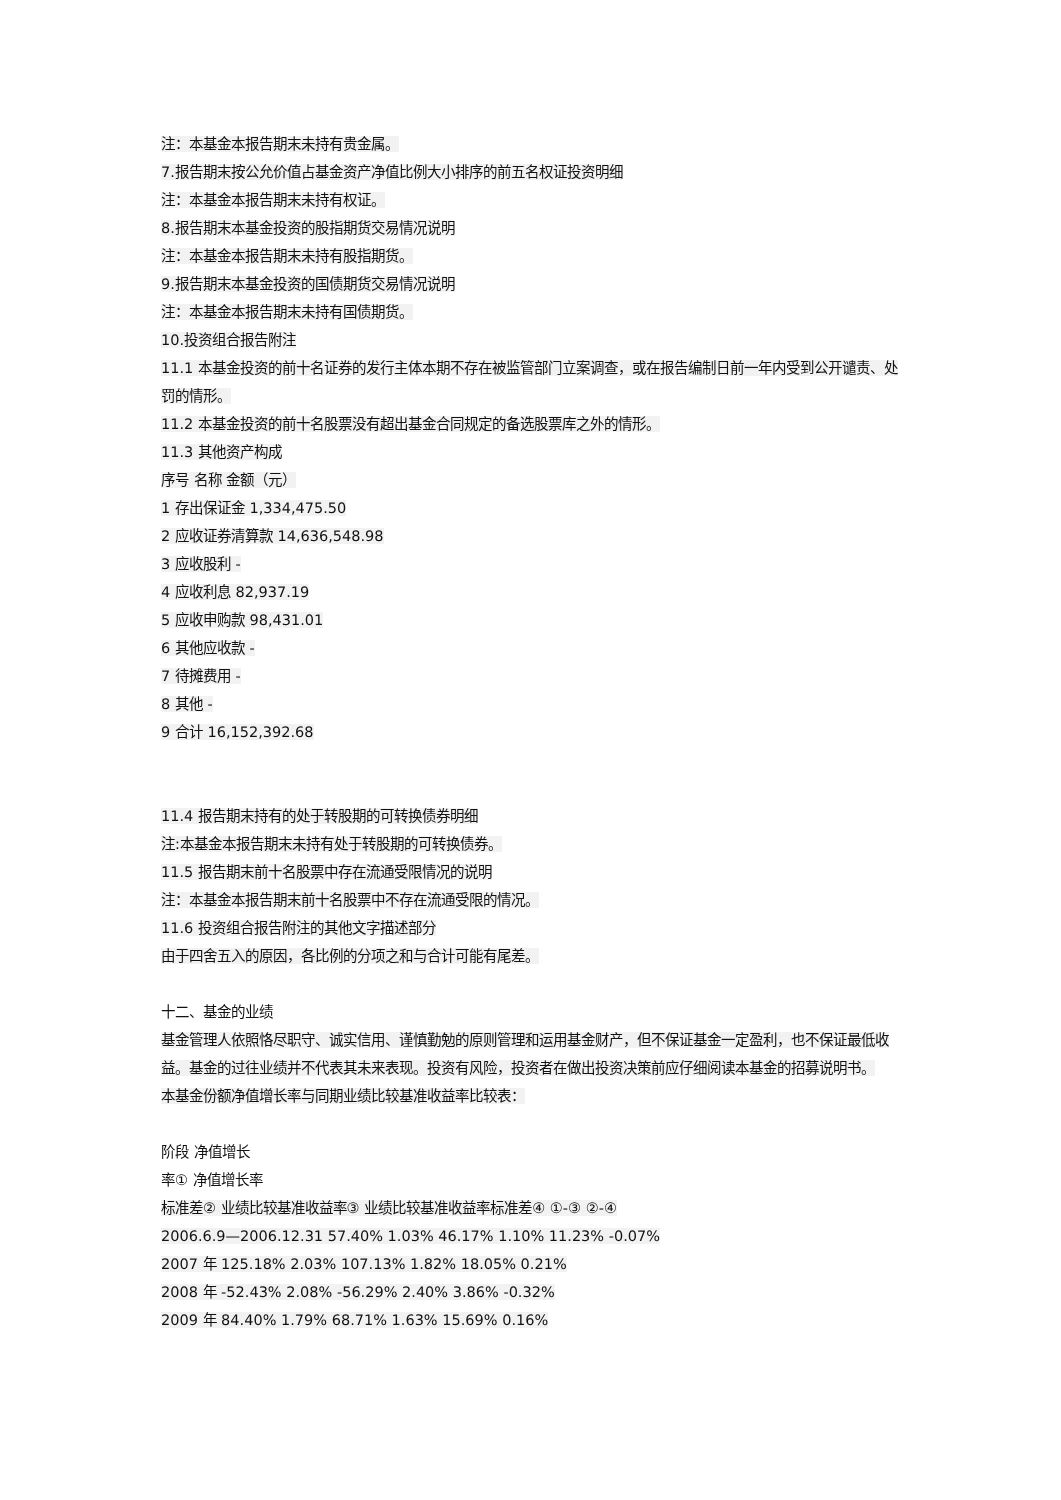注：本基金本报告期末未持有贵金属。
7.报告期末按公允价值占基金资产净值比例大小排序的前五名权证投资明细
注：本基金本报告期末未持有权证。
8.报告期末本基金投资的股指期货交易情况说明
注：本基金本报告期末未持有股指期货。
9.报告期末本基金投资的国债期货交易情况说明
注：本基金本报告期末未持有国债期货。
10.投资组合报告附注
11.1 本基金投资的前十名证券的发行主体本期不存在被监管部门立案调查，或在报告编制日前一年内受到公开谴责、处罚的情形。
11.2 本基金投资的前十名股票没有超出基金合同规定的备选股票库之外的情形。
11.3 其他资产构成
序号 名称 金额（元）
1 存出保证金 1,334,475.50
2 应收证券清算款 14,636,548.98
3 应收股利 -
4 应收利息 82,937.19
5 应收申购款 98,431.01
6 其他应收款 -
7 待摊费用 -
8 其他 -
9 合计 16,152,392.68
11.4 报告期末持有的处于转股期的可转换债券明细
注:本基金本报告期末未持有处于转股期的可转换债券。
11.5 报告期末前十名股票中存在流通受限情况的说明
注：本基金本报告期末前十名股票中不存在流通受限的情况。
11.6 投资组合报告附注的其他文字描述部分
由于四舍五入的原因，各比例的分项之和与合计可能有尾差。
十二、基金的业绩
基金管理人依照恪尽职守、诚实信用、谨慎勤勉的原则管理和运用基金财产，但不保证基金一定盈利，也不保证最低收益。基金的过往业绩并不代表其未来表现。投资有风险，投资者在做出投资决策前应仔细阅读本基金的招募说明书。
本基金份额净值增长率与同期业绩比较基准收益率比较表：
阶段 净值增长
率① 净值增长率
标准差② 业绩比较基准收益率③ 业绩比较基准收益率标准差④ ①-③ ②-④
2006.6.9—2006.12.31 57.40% 1.03% 46.17% 1.10% 11.23% -0.07%
2007 年 125.18% 2.03% 107.13% 1.82% 18.05% 0.21%
2008 年 -52.43% 2.08% -56.29% 2.40% 3.86% -0.32%
2009 年 84.40% 1.79% 68.71% 1.63% 15.69% 0.16%